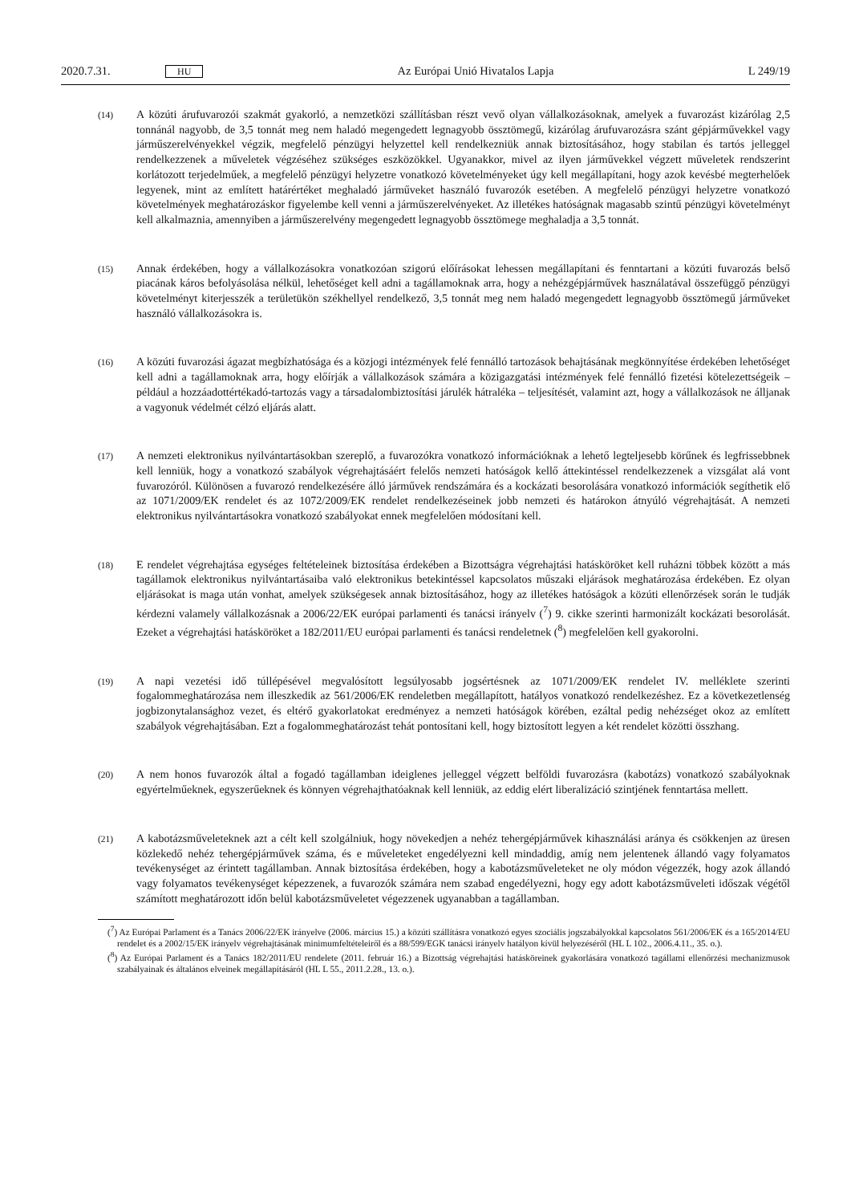2020.7.31. HU Az Európai Unió Hivatalos Lapja L 249/19
(14)
A közúti árufuvarozói szakmát gyakorló, a nemzetközi szállításban részt vevő olyan vállalkozásoknak, amelyek a fuvarozást kizárólag 2,5 tonnánál nagyobb, de 3,5 tonnát meg nem haladó megengedett legnagyobb össztömegű, kizárólag árufuvarozásra szánt gépjárművekkel vagy járműszerelvényekkel végzik, megfelelő pénzügyi helyzettel kell rendelkezniük annak biztosításához, hogy stabilan és tartós jelleggel rendelkezzenek a műveletek végzéséhez szükséges eszközökkel. Ugyanakkor, mivel az ilyen járművekkel végzett műveletek rendszerint korlátozott terjedelműek, a megfelelő pénzügyi helyzetre vonatkozó követelményeket úgy kell megállapítani, hogy azok kevésbé megterhelőek legyenek, mint az említett határértéket meghaladó járműveket használó fuvarozók esetében. A megfelelő pénzügyi helyzetre vonatkozó követelmények meghatározáskor figyelembe kell venni a járműszerelvényeket. Az illetékes hatóságnak magasabb szintű pénzügyi követelményt kell alkalmaznia, amennyiben a járműszerelvény megengedett legnagyobb össztömege meghaladja a 3,5 tonnát.
(15)
Annak érdekében, hogy a vállalkozásokra vonatkozóan szigorú előírásokat lehessen megállapítani és fenntartani a közúti fuvarozás belső piacának káros befolyásolása nélkül, lehetőséget kell adni a tagállamoknak arra, hogy a nehézgépjárművek használatával összefüggő pénzügyi követelményt kiterjesszék a területükön székhellyel rendelkező, 3,5 tonnát meg nem haladó megengedett legnagyobb össztömegű járműveket használó vállalkozásokra is.
(16)
A közúti fuvarozási ágazat megbízhatósága és a közjogi intézmények felé fennálló tartozások behajtásának megkönnyítése érdekében lehetőséget kell adni a tagállamoknak arra, hogy előírják a vállalkozások számára a közigazgatási intézmények felé fennálló fizetési kötelezettségeik – például a hozzáadottértékadó-tartozás vagy a társadalombiztosítási járulék hátraléka – teljesítését, valamint azt, hogy a vállalkozások ne álljanak a vagyonuk védelmét célzó eljárás alatt.
(17)
A nemzeti elektronikus nyilvántartásokban szereplő, a fuvarozókra vonatkozó információknak a lehető legteljesebb körűnek és legfrissebbnek kell lenniük, hogy a vonatkozó szabályok végrehajtásáért felelős nemzeti hatóságok kellő áttekintéssel rendelkezzenek a vizsgálat alá vont fuvarozóról. Különösen a fuvarozó rendelkezésére álló járművek rendszámára és a kockázati besorolására vonatkozó információk segíthetik elő az 1071/2009/EK rendelet és az 1072/2009/EK rendelet rendelkezéseinek jobb nemzeti és határokon átnyúló végrehajtását. A nemzeti elektronikus nyilvántartásokra vonatkozó szabályokat ennek megfelelően módosítani kell.
(18)
E rendelet végrehajtása egységes feltételeinek biztosítása érdekében a Bizottságra végrehajtási hatásköröket kell ruházni többek között a más tagállamok elektronikus nyilvántartásaiba való elektronikus betekintéssel kapcsolatos műszaki eljárások meghatározása érdekében. Ez olyan eljárásokat is maga után vonhat, amelyek szükségesek annak biztosításához, hogy az illetékes hatóságok a közúti ellenőrzések során le tudják kérdezni valamely vállalkozásnak a 2006/22/EK európai parlamenti és tanácsi irányelv (<sup>7</sup>) 9. cikke szerinti harmonizált kockázati besorolását. Ezeket a végrehajtási hatásköröket a 182/2011/EU európai parlamenti és tanácsi rendeletnek (<sup>8</sup>) megfelelően kell gyakorolni.
(19)
A napi vezetési idő túllépésével megvalósított legsúlyosabb jogsértésnek az 1071/2009/EK rendelet IV. melléklete szerinti fogalommeghatározása nem illeszkedik az 561/2006/EK rendeletben megállapított, hatályos vonatkozó rendelkezéshez. Ez a következetlenség jogbizonytalansághoz vezet, és eltérő gyakorlatokat eredményez a nemzeti hatóságok körében, ezáltal pedig nehézséget okoz az említett szabályok végrehajtásában. Ezt a fogalommeghatározást tehát pontosítani kell, hogy biztosított legyen a két rendelet közötti összhang.
(20)
A nem honos fuvarozók által a fogadó tagállamban ideiglenes jelleggel végzett belföldi fuvarozásra (kabotázs) vonatkozó szabályoknak egyértelműeknek, egyszerűeknek és könnyen végrehajthatóaknak kell lenniük, az eddig elért liberalizáció szintjének fenntartása mellett.
(21)
A kabotázsműveleteknek azt a célt kell szolgálniuk, hogy növekedjen a nehéz tehergépjárművek kihasználási aránya és csökkenjen az üresen közlekedő nehéz tehergépjárművek száma, és e műveleteket engedélyezni kell mindaddig, amíg nem jelentenek állandó vagy folyamatos tevékenységet az érintett tagállamban. Annak biztosítása érdekében, hogy a kabotázsműveleteket ne oly módon végezzék, hogy azok állandó vagy folyamatos tevékenységet képezzenek, a fuvarozók számára nem szabad engedélyezni, hogy egy adott kabotázsműveleti időszak végétől számított meghatározott időn belül kabotázsműveletet végezzenek ugyanabban a tagállamban.
(<sup>7</sup>) Az Európai Parlament és a Tanács 2006/22/EK irányelve (2006. március 15.) a közúti szállításra vonatkozó egyes szociális jogszabályokkal kapcsolatos 561/2006/EK és a 165/2014/EU rendelet és a 2002/15/EK irányelv végrehajtásának minimumfeltételeiről és a 88/599/EGK tanácsi irányelv hatályon kívül helyezéséről (HL L 102., 2006.4.11., 35. o.).
(<sup>8</sup>) Az Európai Parlament és a Tanács 182/2011/EU rendelete (2011. február 16.) a Bizottság végrehajtási hatásköreinek gyakorlására vonatkozó tagállami ellenőrzési mechanizmusok szabályainak és általános elveinek megállapításáról (HL L 55., 2011.2.28., 13. o.).